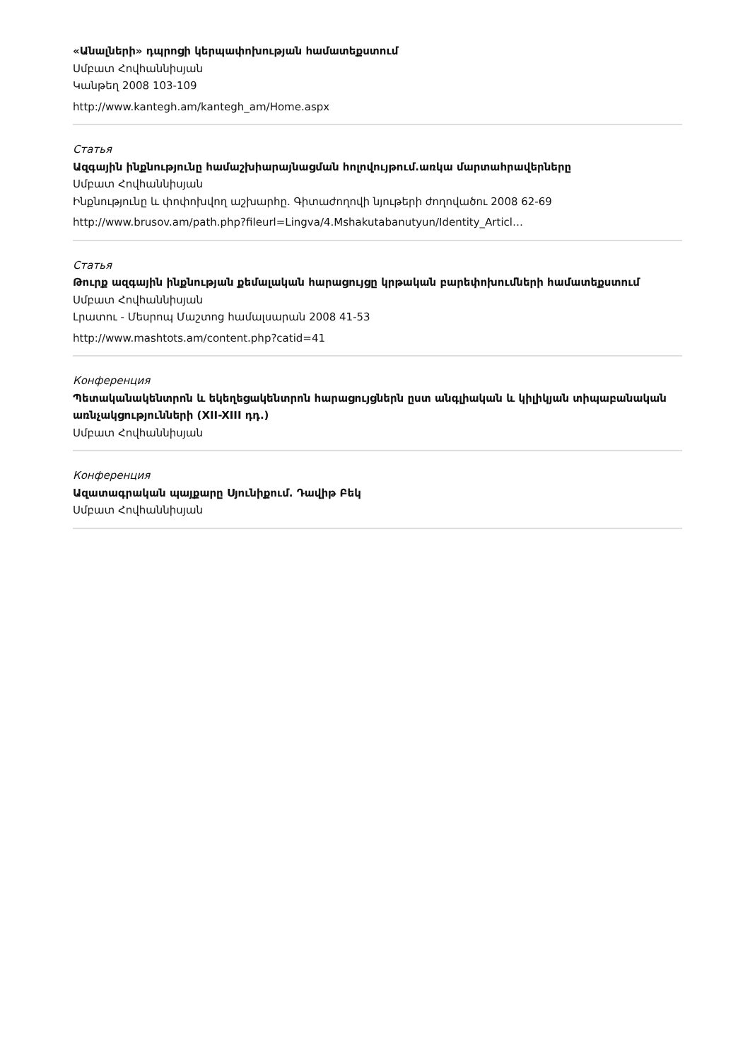«Անալների» դպրոցի կերպափոխության համատեքստում
Սմբատ Հովհաննիսյան
Կանթեղ 2008 103-109
http://www.kantegh.am/kantegh_am/Home.aspx
Статья
Ազգային ինքնությունը համաշխիարայնացման հոլովույթում.առկա մարտահրավերները
Սմբատ Հովհաննիսյան
Ինքնությունը և փոփոխվող աշխարհը. Գիտաժողովի նյութերի ժողովածու 2008 62-69
http://www.brusov.am/path.php?fileurl=Lingva/4.Mshakutabanutyun/Identity_Articl…
Статья
Թուրք ազգային ինքնության քեմալական հարացույցը կրթական բարեփոխումների համատեքստում
Սմբատ Հովհաննիսյան
Լրատու - Մեսրոպ Մաշտոց համալսարան 2008 41-53
http://www.mashtots.am/content.php?catid=41
Конференция
Պետականակենտրոն և եկեղեցակենտրոն հարացույցներն ըստ անգլիական և կիլիկյան տիպաբանական առնչակցությունների (XII-XIII դդ.)
Սմբատ Հովհաննիսյան
Конференция
Ազատագրական պայքարը Սյունիքում. Դավիթ Բեկ
Սմբատ Հովհաննիսյան